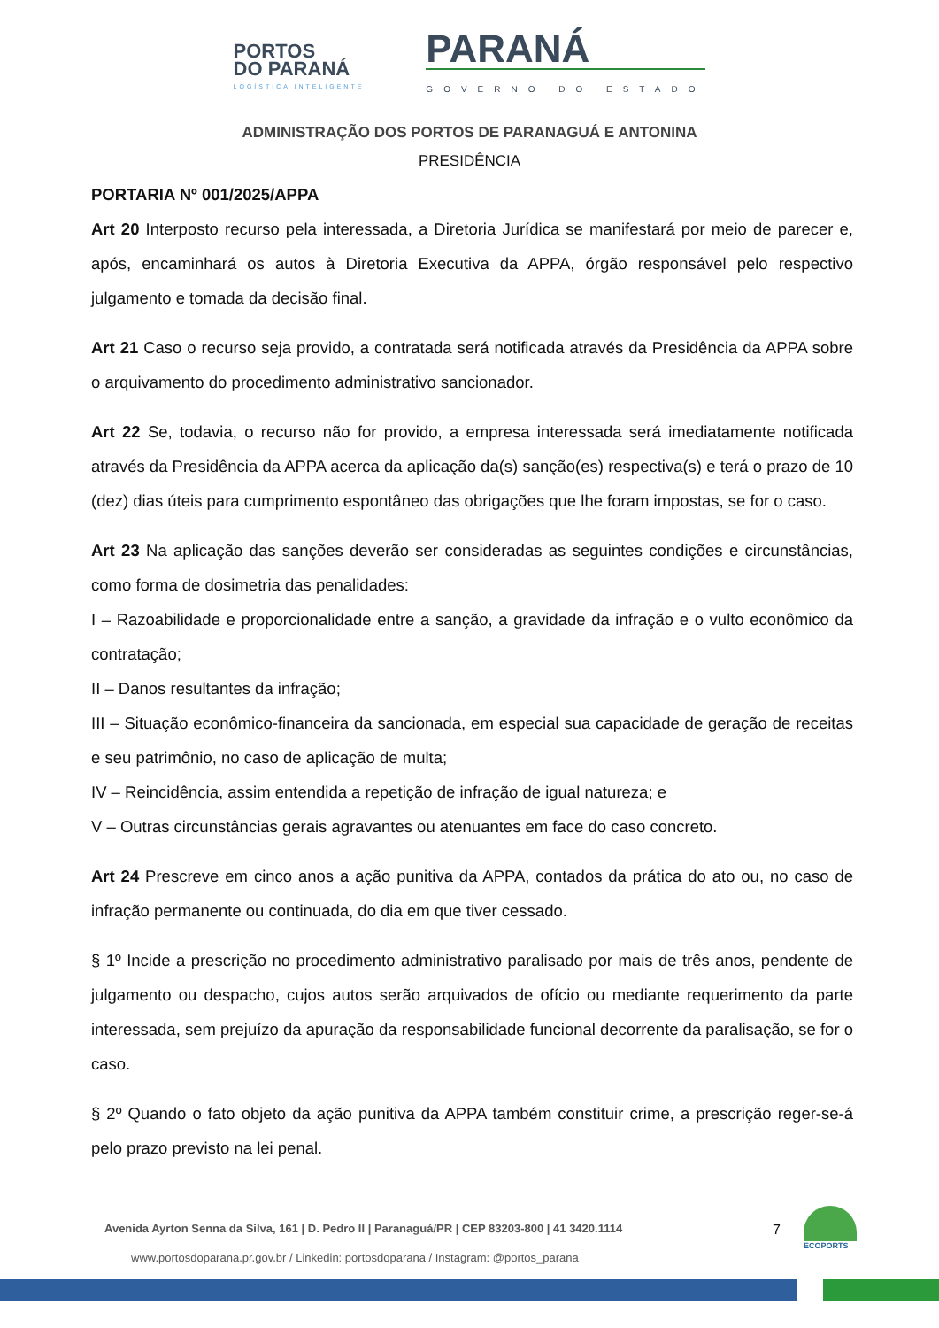PORTOS
DO PARANÁ
LOGÍSTICA INTELIGENTE
PARANÁ
GOVERNO DO ESTADO
ADMINISTRAÇÃO DOS PORTOS DE PARANAGUÁ E ANTONINA
PRESIDÊNCIA
PORTARIA Nº 001/2025/APPA
Art 20 Interposto recurso pela interessada, a Diretoria Jurídica se manifestará por meio de parecer e, após, encaminhará os autos à Diretoria Executiva da APPA, órgão responsável pelo respectivo julgamento e tomada da decisão final.
Art 21 Caso o recurso seja provido, a contratada será notificada através da Presidência da APPA sobre o arquivamento do procedimento administrativo sancionador.
Art 22 Se, todavia, o recurso não for provido, a empresa interessada será imediatamente notificada através da Presidência da APPA acerca da aplicação da(s) sanção(es) respectiva(s) e terá o prazo de 10 (dez) dias úteis para cumprimento espontâneo das obrigações que lhe foram impostas, se for o caso.
Art 23 Na aplicação das sanções deverão ser consideradas as seguintes condições e circunstâncias, como forma de dosimetria das penalidades:
I – Razoabilidade e proporcionalidade entre a sanção, a gravidade da infração e o vulto econômico da contratação;
II – Danos resultantes da infração;
III – Situação econômico-financeira da sancionada, em especial sua capacidade de geração de receitas e seu patrimônio, no caso de aplicação de multa;
IV – Reincidência, assim entendida a repetição de infração de igual natureza; e
V – Outras circunstâncias gerais agravantes ou atenuantes em face do caso concreto.
Art 24 Prescreve em cinco anos a ação punitiva da APPA, contados da prática do ato ou, no caso de infração permanente ou continuada, do dia em que tiver cessado.
§ 1º Incide a prescrição no procedimento administrativo paralisado por mais de três anos, pendente de julgamento ou despacho, cujos autos serão arquivados de ofício ou mediante requerimento da parte interessada, sem prejuízo da apuração da responsabilidade funcional decorrente da paralisação, se for o caso.
§ 2º Quando o fato objeto da ação punitiva da APPA também constituir crime, a prescrição reger-se-á pelo prazo previsto na lei penal.
Avenida Ayrton Senna da Silva, 161 | D. Pedro II | Paranaguá/PR | CEP 83203-800 | 41 3420.1114
www.portosdoparana.pr.gov.br / Linkedin: portosdoparana / Instagram: @portos_parana
7
ECOPORTS